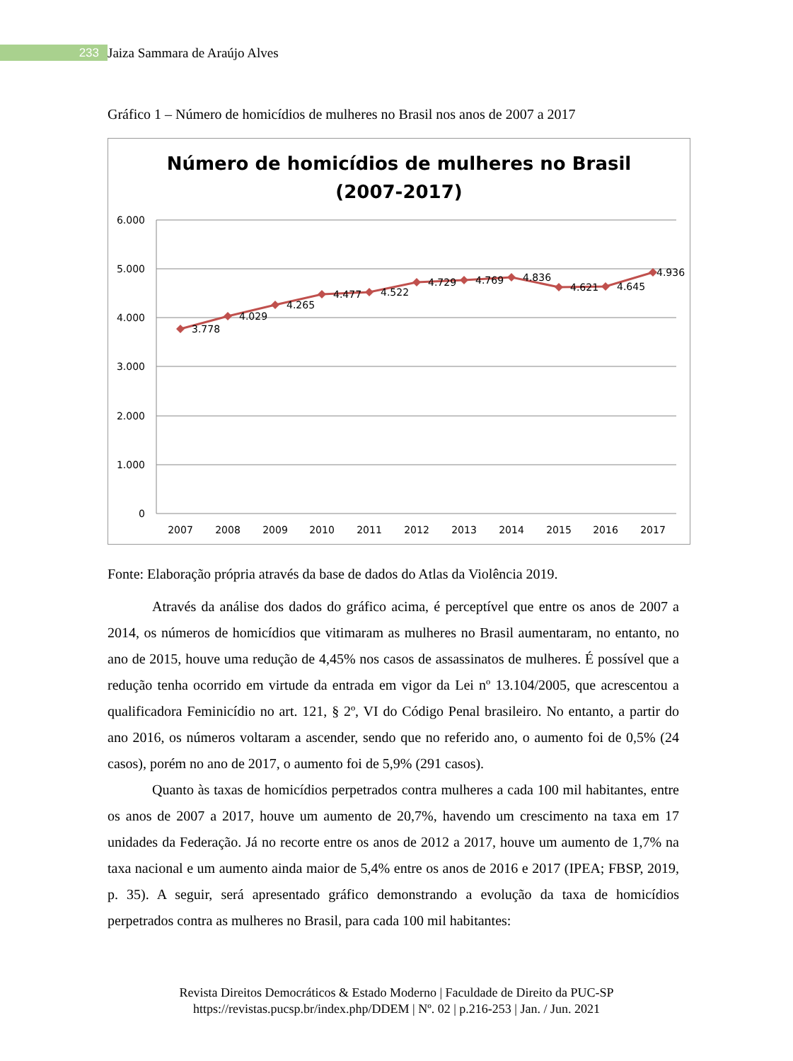233 Jaiza Sammara de Araújo Alves
Gráfico 1 – Número de homicídios de mulheres no Brasil nos anos de 2007 a 2017
Número de homicídios de mulheres no Brasil
(2007-2017)
6.000
5.000
4.000
3.000
2.000
1.000
0
2007
2008
2009
2010
2011
2012
2013
2014
2015
2016
2017
3.778
4.029
4.265
4.477
4.522
4.729
4.769
4.836
4.621
4.645
4.936
Fonte: Elaboração própria através da base de dados do Atlas da Violência 2019.
Através da análise dos dados do gráfico acima, é perceptível que entre os anos de 2007 a 2014, os números de homicídios que vitimaram as mulheres no Brasil aumentaram, no entanto, no ano de 2015, houve uma redução de 4,45% nos casos de assassinatos de mulheres. É possível que a redução tenha ocorrido em virtude da entrada em vigor da Lei nº 13.104/2005, que acrescentou a qualificadora Feminicídio no art. 121, § 2º, VI do Código Penal brasileiro. No entanto, a partir do ano 2016, os números voltaram a ascender, sendo que no referido ano, o aumento foi de 0,5% (24 casos), porém no ano de 2017, o aumento foi de 5,9% (291 casos).
Quanto às taxas de homicídios perpetrados contra mulheres a cada 100 mil habitantes, entre os anos de 2007 a 2017, houve um aumento de 20,7%, havendo um crescimento na taxa em 17 unidades da Federação. Já no recorte entre os anos de 2012 a 2017, houve um aumento de 1,7% na taxa nacional e um aumento ainda maior de 5,4% entre os anos de 2016 e 2017 (IPEA; FBSP, 2019, p. 35). A seguir, será apresentado gráfico demonstrando a evolução da taxa de homicídios perpetrados contra as mulheres no Brasil, para cada 100 mil habitantes:
Revista Direitos Democráticos & Estado Moderno | Faculdade de Direito da PUC-SP
https://revistas.pucsp.br/index.php/DDEM | Nº. 02 | p.216-253 | Jan. / Jun. 2021